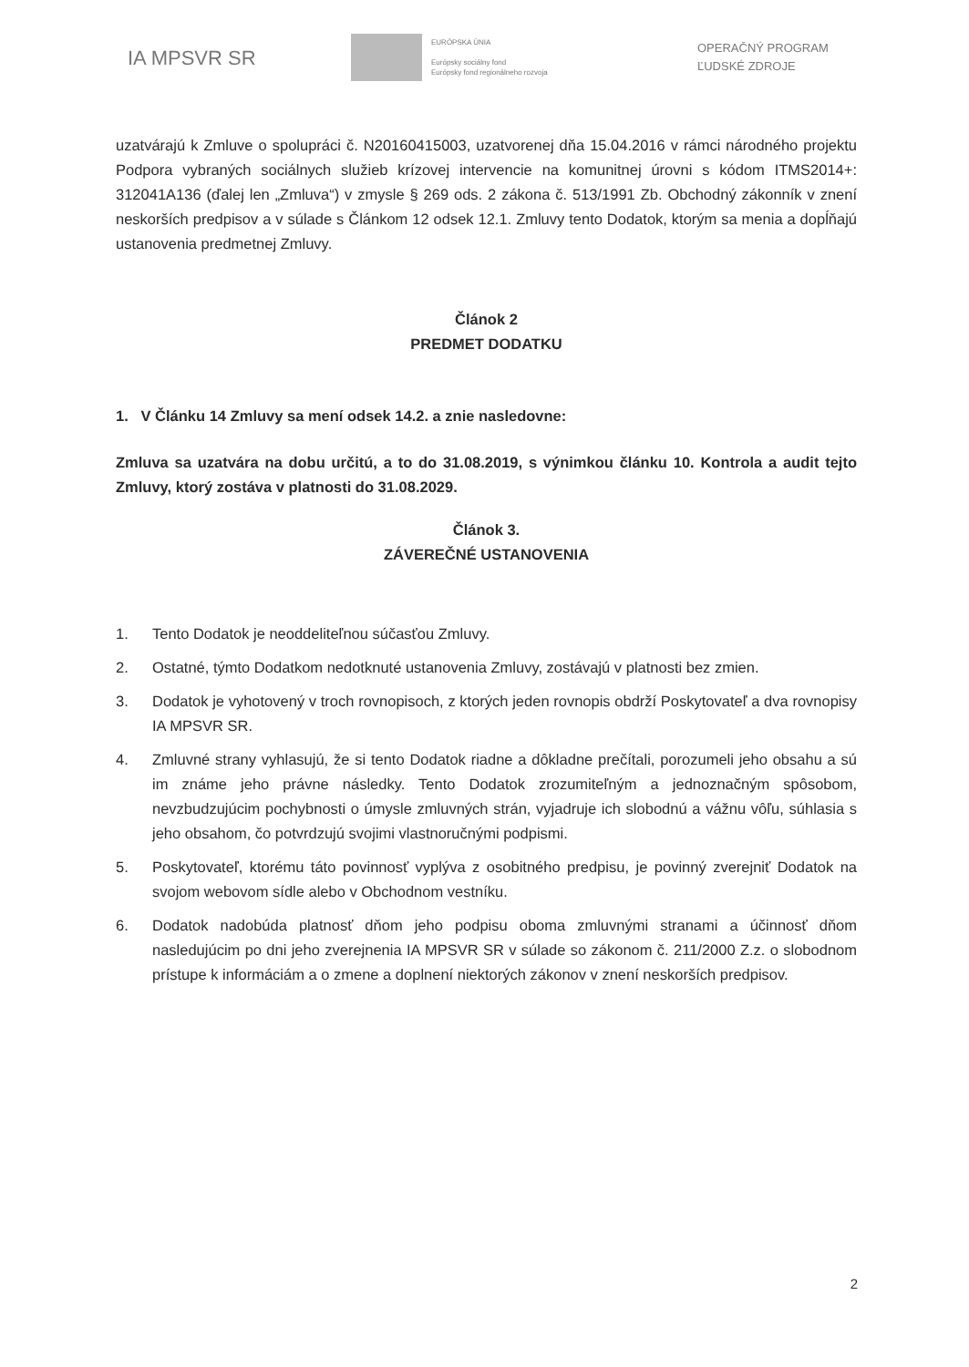IA MPSVR SR
EURÓPSKA ÚNIA
Európsky sociálny fond
Európsky fond regionálneho rozvoja
OPERAČNÝ PROGRAM
ĽUDSKÉ ZDROJE
uzatvárajú k Zmluve o spolupráci č. N20160415003, uzatvorenej dňa 15.04.2016 v rámci národného projektu Podpora vybraných sociálnych služieb krízovej intervencie na komunitnej úrovni s kódom ITMS2014+: 312041A136 (ďalej len „Zmluva“) v zmysle § 269 ods. 2 zákona č. 513/1991 Zb. Obchodný zákonník v znení neskorších predpisov a v súlade s Článkom 12 odsek 12.1. Zmluvy tento Dodatok, ktorým sa menia a dopĺňajú ustanovenia predmetnej Zmluvy.
Článok 2
PREDMET DODATKU
1. V Článku 14 Zmluvy sa mení odsek 14.2. a znie nasledovne:
Zmluva sa uzatvára na dobu určitú, a to do 31.08.2019, s výnimkou článku 10. Kontrola a audit tejto Zmluvy, ktorý zostáva v platnosti do 31.08.2029.
Článok 3.
ZÁVEREČNÉ USTANOVENIA
1. Tento Dodatok je neoddeliteľnou súčasťou Zmluvy.
2. Ostatné, týmto Dodatkom nedotknuté ustanovenia Zmluvy, zostávajú v platnosti bez zmien.
3. Dodatok je vyhotovený v troch rovnopisoch, z ktorých jeden rovnopis obdrží Poskytovateľ a dva rovnopisy IA MPSVR SR.
4. Zmluvné strany vyhlasujú, že si tento Dodatok riadne a dôkladne prečítali, porozumeli jeho obsahu a sú im známe jeho právne následky. Tento Dodatok zrozumiteľným a jednoznačným spôsobom, nevzbudzujúcim pochybnosti o úmysle zmluvných strán, vyjadruje ich slobodnú a vážnu vôľu, súhlasia s jeho obsahom, čo potvrdzujú svojimi vlastnoručnými podpismi.
5. Poskytovateľ, ktorému táto povinnosť vyplýva z osobitného predpisu, je povinný zverejniť Dodatok na svojom webovom sídle alebo v Obchodnom vestníku.
6. Dodatok nadobúda platnosť dňom jeho podpisu oboma zmluvnými stranami a účinnosť dňom nasledujúcim po dni jeho zverejnenia IA MPSVR SR v súlade so zákonom č. 211/2000 Z.z. o slobodnom prístupe k informáciám a o zmene a doplnení niektorých zákonov v znení neskorších predpisov.
2